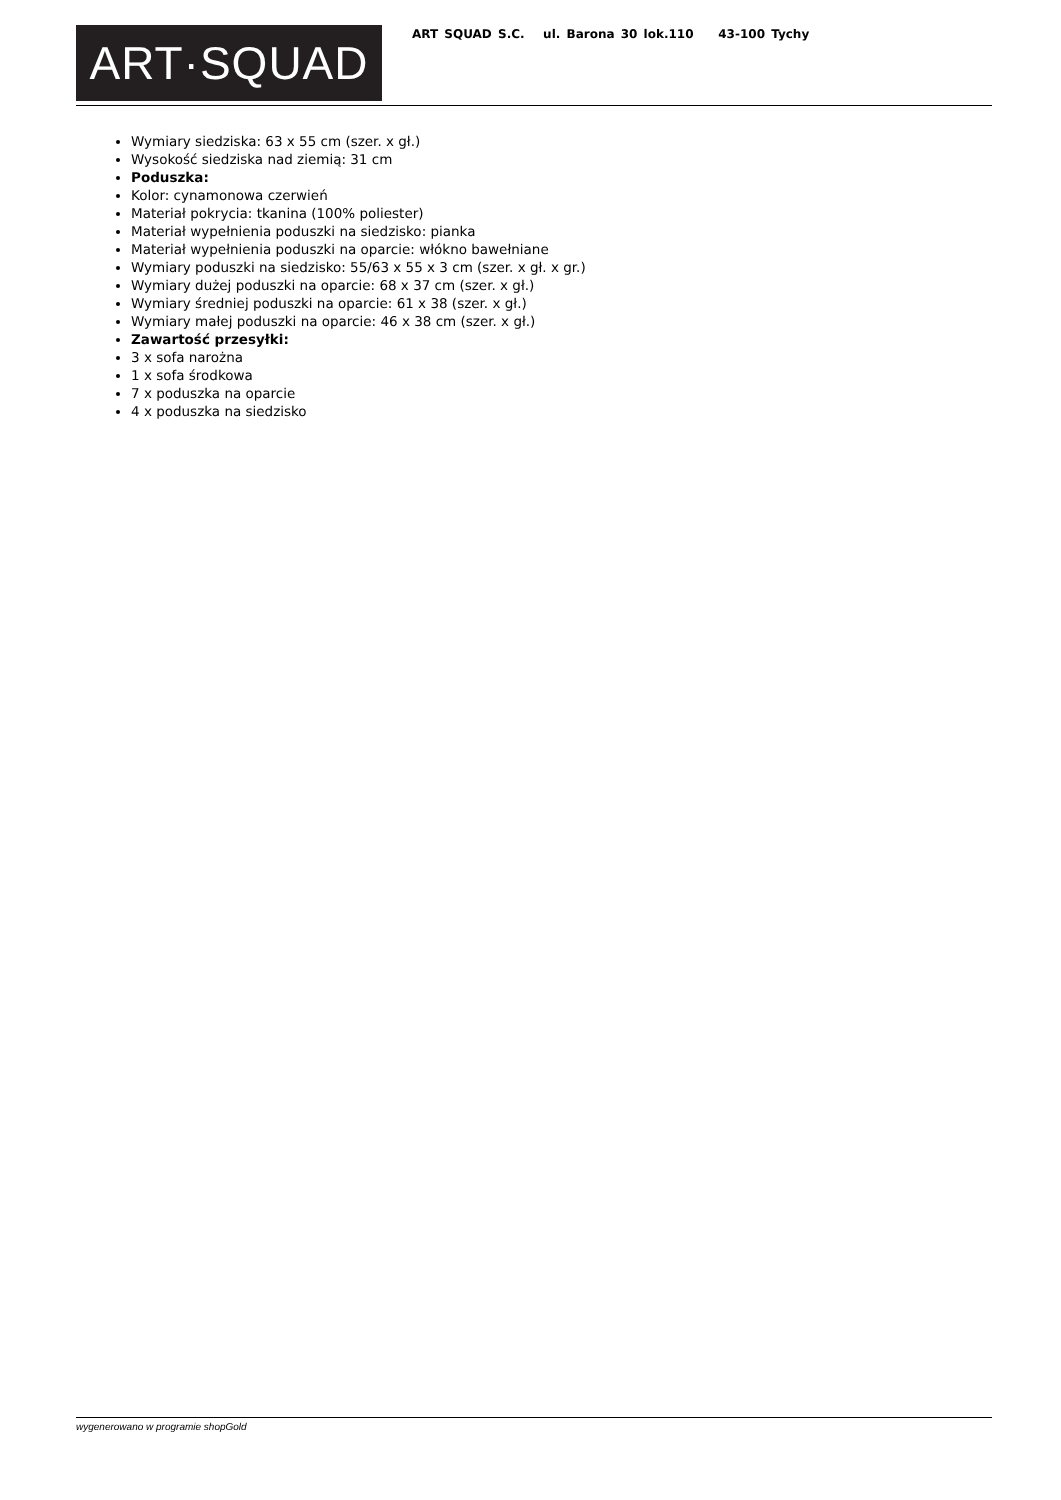ART·SQUAD
ART SQUAD S.C. ul. Barona 30 lok.110 43-100 Tychy
Wymiary siedziska: 63 x 55 cm (szer. x gł.)
Wysokość siedziska nad ziemią: 31 cm
Poduszka:
Kolor: cynamonowa czerwień
Materiał pokrycia: tkanina (100% poliester)
Materiał wypełnienia poduszki na siedzisko: pianka
Materiał wypełnienia poduszki na oparcie: włókno bawełniane
Wymiary poduszki na siedzisko: 55/63 x 55 x 3 cm (szer. x gł. x gr.)
Wymiary dużej poduszki na oparcie: 68 x 37 cm (szer. x gł.)
Wymiary średniej poduszki na oparcie: 61 x 38 (szer. x gł.)
Wymiary małej poduszki na oparcie: 46 x 38 cm (szer. x gł.)
Zawartość przesyłki:
3 x sofa narożna
1 x sofa środkowa
7 x poduszka na oparcie
4 x poduszka na siedzisko
wygenerowano w programie shopGold